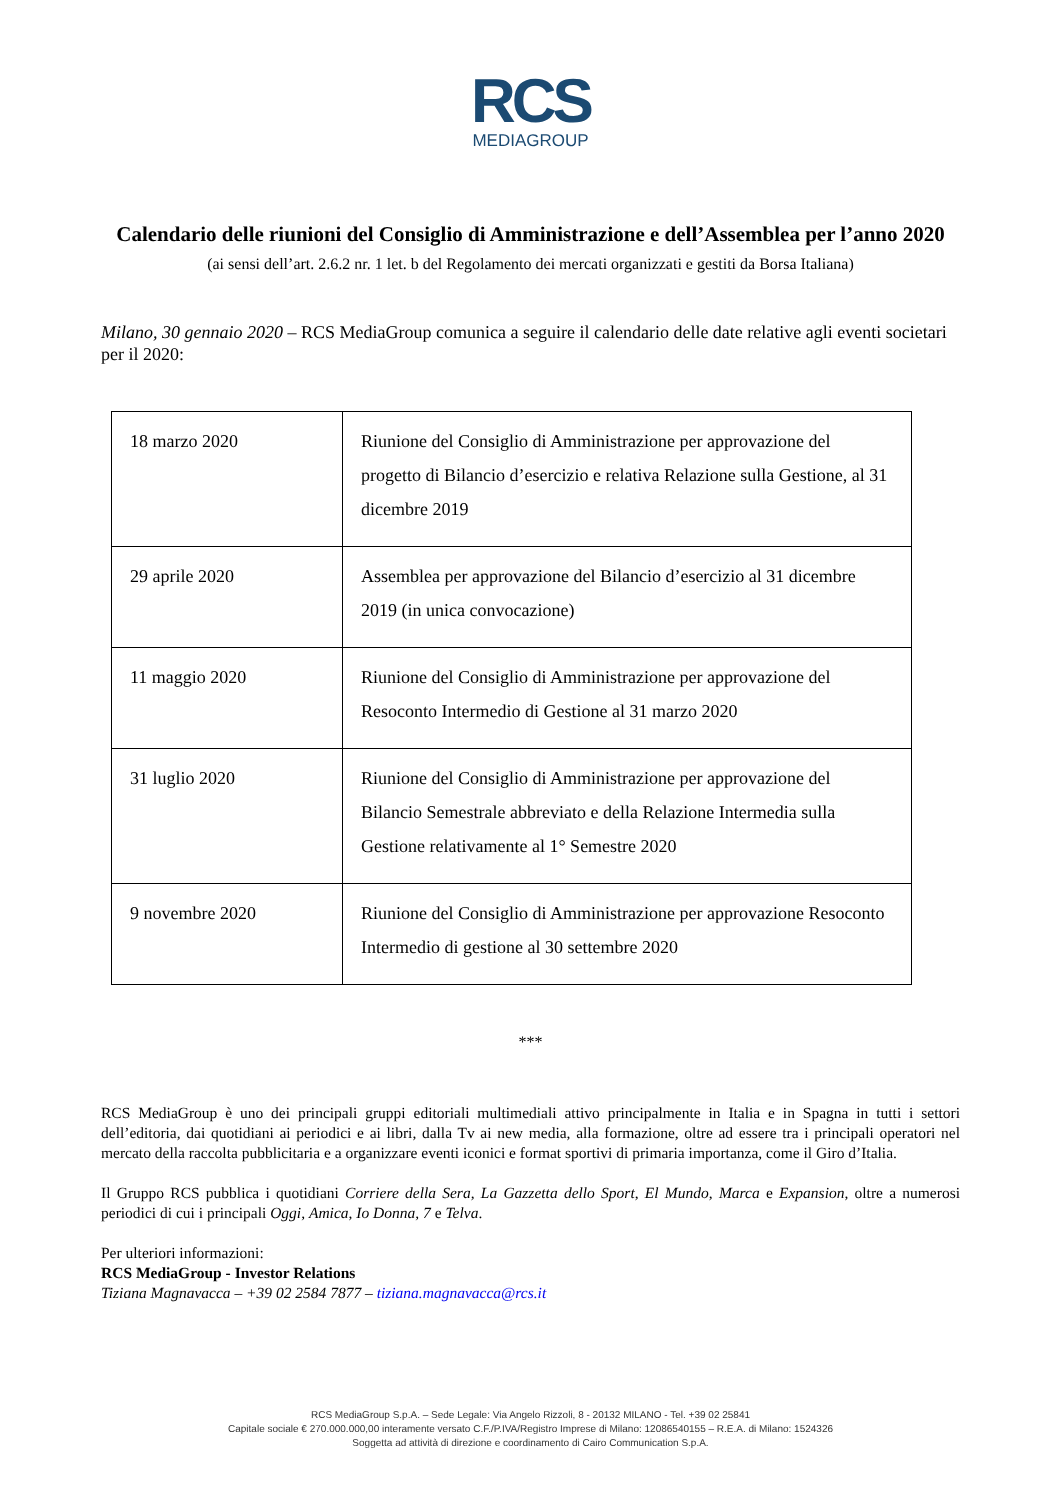RCS
MEDIAGROUP
Calendario delle riunioni del Consiglio di Amministrazione e dell’Assemblea per l’anno 2020
(ai sensi dell’art. 2.6.2 nr. 1 let. b del Regolamento dei mercati organizzati e gestiti da Borsa Italiana)
Milano, 30 gennaio 2020 – RCS MediaGroup comunica a seguire il calendario delle date relative agli eventi societari per il 2020:
| 18 marzo 2020 | Riunione del Consiglio di Amministrazione per approvazione del progetto di Bilancio d’esercizio e relativa Relazione sulla Gestione, al 31 dicembre 2019 |
| 29 aprile 2020 | Assemblea per approvazione del Bilancio d’esercizio al 31 dicembre 2019 (in unica convocazione) |
| 11 maggio 2020 | Riunione del Consiglio di Amministrazione per approvazione del Resoconto Intermedio di Gestione al 31 marzo 2020 |
| 31 luglio 2020 | Riunione del Consiglio di Amministrazione per approvazione del Bilancio Semestrale abbreviato e della Relazione Intermedia sulla Gestione relativamente al 1° Semestre 2020 |
| 9 novembre 2020 | Riunione del Consiglio di Amministrazione per approvazione Resoconto Intermedio di gestione al 30 settembre 2020 |
***
RCS MediaGroup è uno dei principali gruppi editoriali multimediali attivo principalmente in Italia e in Spagna in tutti i settori dell’editoria, dai quotidiani ai periodici e ai libri, dalla Tv ai new media, alla formazione, oltre ad essere tra i principali operatori nel mercato della raccolta pubblicitaria e a organizzare eventi iconici e format sportivi di primaria importanza, come il Giro d’Italia.
Il Gruppo RCS pubblica i quotidiani Corriere della Sera, La Gazzetta dello Sport, El Mundo, Marca e Expansion, oltre a numerosi periodici di cui i principali Oggi, Amica, Io Donna, 7 e Telva.
Per ulteriori informazioni:
RCS MediaGroup - Investor Relations
Tiziana Magnavacca – +39 02 2584 7877 – tiziana.magnavacca@rcs.it
RCS MediaGroup S.p.A. – Sede Legale: Via Angelo Rizzoli, 8 - 20132 MILANO - Tel. +39 02 25841
Capitale sociale € 270.000.000,00 interamente versato C.F./P.IVA/Registro Imprese di Milano: 12086540155 – R.E.A. di Milano: 1524326
Soggetta ad attività di direzione e coordinamento di Cairo Communication S.p.A.